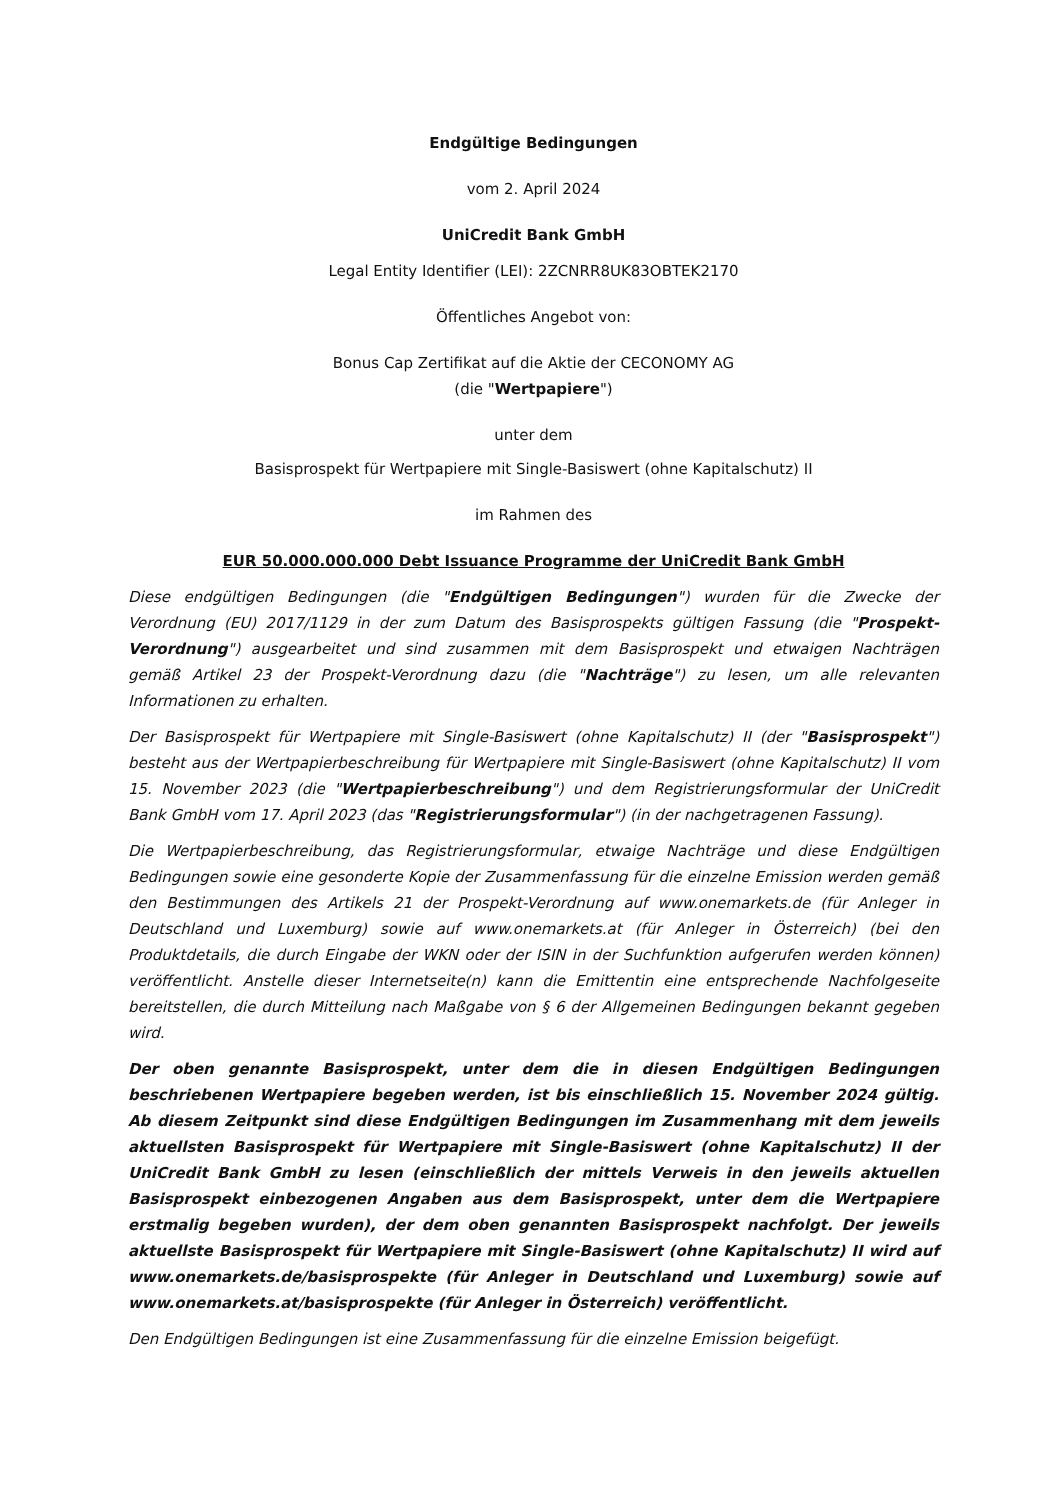Endgültige Bedingungen
vom 2. April 2024
UniCredit Bank GmbH
Legal Entity Identifier (LEI): 2ZCNRR8UK83OBTEK2170
Öffentliches Angebot von:
Bonus Cap Zertifikat auf die Aktie der CECONOMY AG
(die "Wertpapiere")
unter dem
Basisprospekt für Wertpapiere mit Single-Basiswert (ohne Kapitalschutz) II
im Rahmen des
EUR 50.000.000.000 Debt Issuance Programme der UniCredit Bank GmbH
Diese endgültigen Bedingungen (die "Endgültigen Bedingungen") wurden für die Zwecke der Verordnung (EU) 2017/1129 in der zum Datum des Basisprospekts gültigen Fassung (die "Prospekt-Verordnung") ausgearbeitet und sind zusammen mit dem Basisprospekt und etwaigen Nachträgen gemäß Artikel 23 der Prospekt-Verordnung dazu (die "Nachträge") zu lesen, um alle relevanten Informationen zu erhalten.
Der Basisprospekt für Wertpapiere mit Single-Basiswert (ohne Kapitalschutz) II (der "Basisprospekt") besteht aus der Wertpapierbeschreibung für Wertpapiere mit Single-Basiswert (ohne Kapitalschutz) II vom 15. November 2023 (die "Wertpapierbeschreibung") und dem Registrierungsformular der UniCredit Bank GmbH vom 17. April 2023 (das "Registrierungsformular") (in der nachgetragenen Fassung).
Die Wertpapierbeschreibung, das Registrierungsformular, etwaige Nachträge und diese Endgültigen Bedingungen sowie eine gesonderte Kopie der Zusammenfassung für die einzelne Emission werden gemäß den Bestimmungen des Artikels 21 der Prospekt-Verordnung auf www.onemarkets.de (für Anleger in Deutschland und Luxemburg) sowie auf www.onemarkets.at (für Anleger in Österreich) (bei den Produktdetails, die durch Eingabe der WKN oder der ISIN in der Suchfunktion aufgerufen werden können) veröffentlicht. Anstelle dieser Internetseite(n) kann die Emittentin eine entsprechende Nachfolgeseite bereitstellen, die durch Mitteilung nach Maßgabe von § 6 der Allgemeinen Bedingungen bekannt gegeben wird.
Der oben genannte Basisprospekt, unter dem die in diesen Endgültigen Bedingungen beschriebenen Wertpapiere begeben werden, ist bis einschließlich 15. November 2024 gültig. Ab diesem Zeitpunkt sind diese Endgültigen Bedingungen im Zusammenhang mit dem jeweils aktuellsten Basisprospekt für Wertpapiere mit Single-Basiswert (ohne Kapitalschutz) II der UniCredit Bank GmbH zu lesen (einschließlich der mittels Verweis in den jeweils aktuellen Basisprospekt einbezogenen Angaben aus dem Basisprospekt, unter dem die Wertpapiere erstmalig begeben wurden), der dem oben genannten Basisprospekt nachfolgt. Der jeweils aktuellste Basisprospekt für Wertpapiere mit Single-Basiswert (ohne Kapitalschutz) II wird auf www.onemarkets.de/basisprospekte (für Anleger in Deutschland und Luxemburg) sowie auf www.onemarkets.at/basisprospekte (für Anleger in Österreich) veröffentlicht.
Den Endgültigen Bedingungen ist eine Zusammenfassung für die einzelne Emission beigefügt.